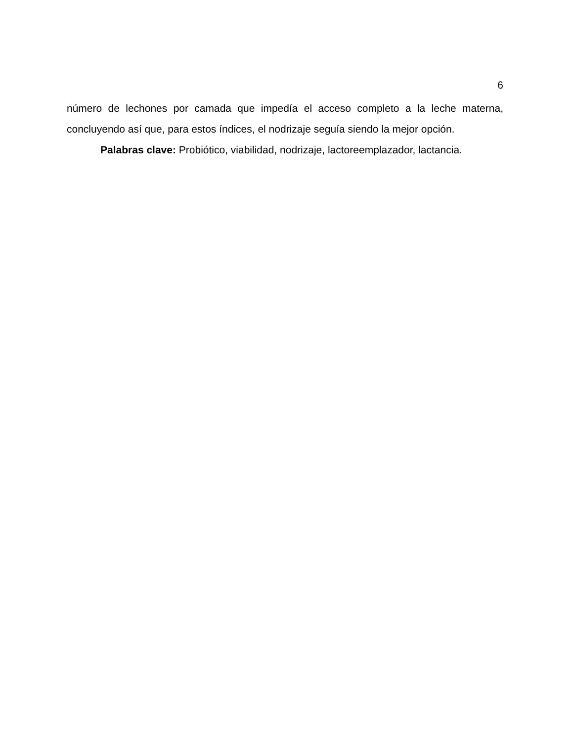6
número de lechones por camada que impedía el acceso completo a la leche materna, concluyendo así que, para estos índices, el nodrizaje seguía siendo la mejor opción.
Palabras clave: Probiótico, viabilidad, nodrizaje, lactoreemplazador, lactancia.